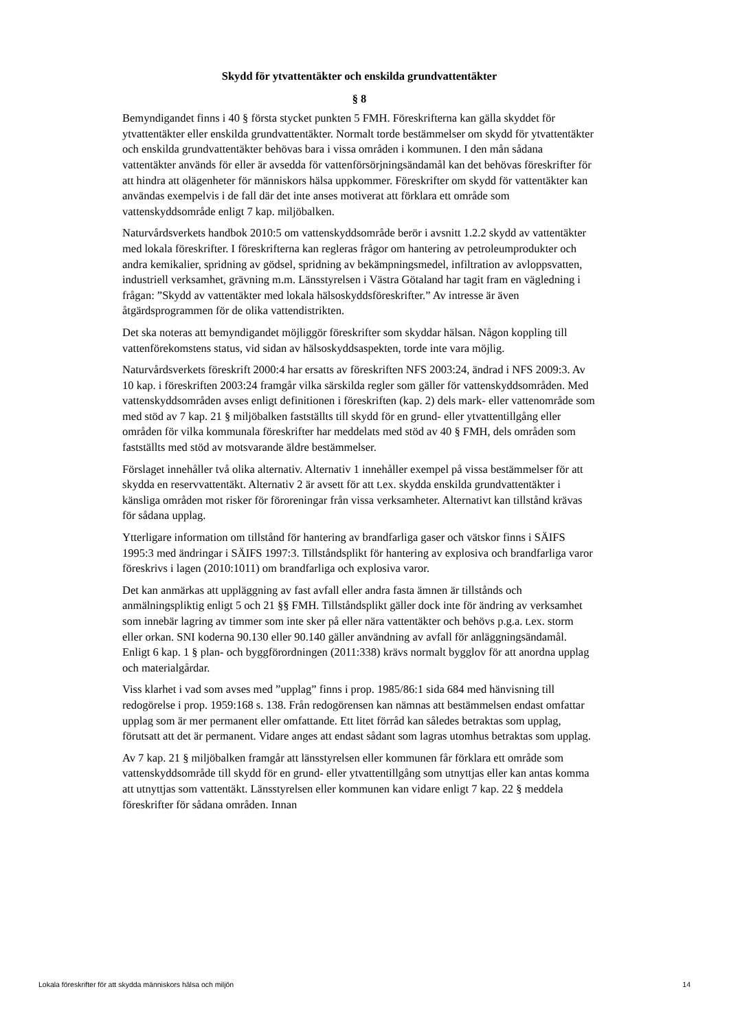Skydd för ytvattentäkter och enskilda grundvattentäkter
§ 8
Bemyndigandet finns i 40 § första stycket punkten 5 FMH. Föreskrifterna kan gälla skyddet för ytvattentäkter eller enskilda grundvattentäkter. Normalt torde bestämmelser om skydd för ytvattentäkter och enskilda grundvattentäkter behövas bara i vissa områden i kommunen. I den mån sådana vattentäkter används för eller är avsedda för vattenförsörjningsändamål kan det behövas föreskrifter för att hindra att olägenheter för människors hälsa uppkommer. Föreskrifter om skydd för vattentäkter kan användas exempelvis i de fall där det inte anses motiverat att förklara ett område som vattenskyddsområde enligt 7 kap. miljöbalken.
Naturvårdsverkets handbok 2010:5 om vattenskyddsområde berör i avsnitt 1.2.2 skydd av vattentäkter med lokala föreskrifter. I föreskrifterna kan regleras frågor om hantering av petroleumprodukter och andra kemikalier, spridning av gödsel, spridning av bekämpningsmedel, infiltration av avloppsvatten, industriell verksamhet, grävning m.m. Länsstyrelsen i Västra Götaland har tagit fram en vägledning i frågan: ”Skydd av vattentäkter med lokala hälsoskyddsföreskrifter.” Av intresse är även åtgärdsprogrammen för de olika vattendistrikten.
Det ska noteras att bemyndigandet möjliggör föreskrifter som skyddar hälsan. Någon koppling till vattenförekomstens status, vid sidan av hälsoskyddsaspekten, torde inte vara möjlig.
Naturvårdsverkets föreskrift 2000:4 har ersatts av föreskriften NFS 2003:24, ändrad i NFS 2009:3. Av 10 kap. i föreskriften 2003:24 framgår vilka särskilda regler som gäller för vattenskyddsområden. Med vattenskyddsområden avses enligt definitionen i föreskriften (kap. 2) dels mark- eller vattenområde som med stöd av 7 kap. 21 § miljöbalken fastställts till skydd för en grund- eller ytvattentillgång eller områden för vilka kommunala föreskrifter har meddelats med stöd av 40 § FMH, dels områden som fastställts med stöd av motsvarande äldre bestämmelser.
Förslaget innehåller två olika alternativ. Alternativ 1 innehåller exempel på vissa bestämmelser för att skydda en reservvattentäkt. Alternativ 2 är avsett för att t.ex. skydda enskilda grundvattentäkter i känsliga områden mot risker för föroreningar från vissa verksamheter. Alternativt kan tillstånd krävas för sådana upplag.
Ytterligare information om tillstånd för hantering av brandfarliga gaser och vätskor finns i SÄIFS 1995:3 med ändringar i SÄIFS 1997:3. Tillståndsplikt för hantering av explosiva och brandfarliga varor föreskrivs i lagen (2010:1011) om brandfarliga och explosiva varor.
Det kan anmärkas att uppläggning av fast avfall eller andra fasta ämnen är tillstånds och anmälningspliktig enligt 5 och 21 §§ FMH. Tillståndsplikt gäller dock inte för ändring av verksamhet som innebär lagring av timmer som inte sker på eller nära vattentäkter och behövs p.g.a. t.ex. storm eller orkan. SNI koderna 90.130 eller 90.140 gäller användning av avfall för anläggningsändamål. Enligt 6 kap. 1 § plan- och byggförordningen (2011:338) krävs normalt bygglov för att anordna upplag och materialgårdar.
Viss klarhet i vad som avses med ”upplag” finns i prop. 1985/86:1 sida 684 med hänvisning till redogörelse i prop. 1959:168 s. 138. Från redogörensen kan nämnas att bestämmelsen endast omfattar upplag som är mer permanent eller omfattande. Ett litet förråd kan således betraktas som upplag, förutsatt att det är permanent. Vidare anges att endast sådant som lagras utomhus betraktas som upplag.
Av 7 kap. 21 § miljöbalken framgår att länsstyrelsen eller kommunen får förklara ett område som vattenskyddsområde till skydd för en grund- eller ytvattentillgång som utnyttjas eller kan antas komma att utnyttjas som vattentäkt. Länsstyrelsen eller kommunen kan vidare enligt 7 kap. 22 § meddela föreskrifter för sådana områden. Innan
Lokala föreskrifter för att skydda människors hälsa och miljön 14